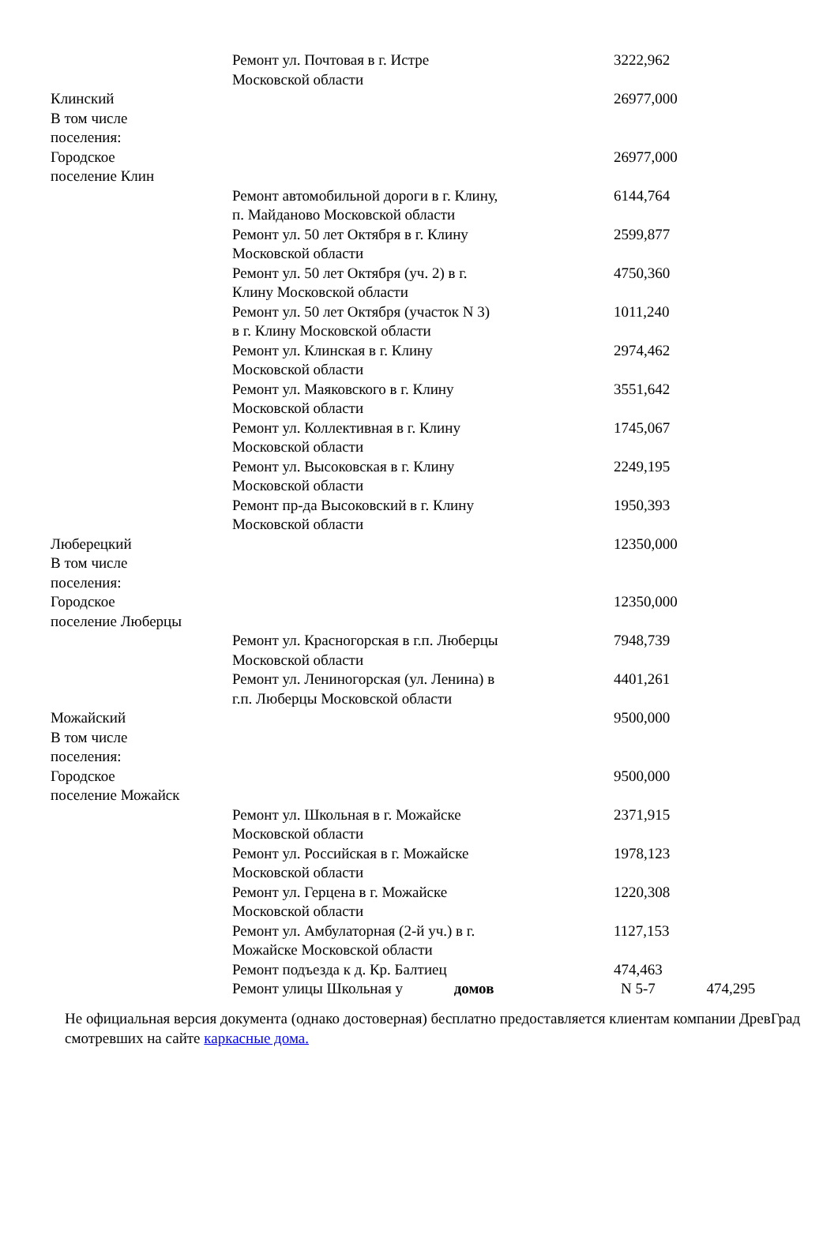| | Ремонт ул. Почтовая в г. Истре Московской области | 3222,962 |
| Клинский В том числе поселения: | | 26977,000 |
| Городское поселение Клин | | 26977,000 |
| | Ремонт автомобильной дороги в г. Клину, п. Майданово Московской области | 6144,764 |
| | Ремонт ул. 50 лет Октября в г. Клину Московской области | 2599,877 |
| | Ремонт ул. 50 лет Октября (уч. 2) в г. Клину Московской области | 4750,360 |
| | Ремонт ул. 50 лет Октября (участок N 3) в г. Клину Московской области | 1011,240 |
| | Ремонт ул. Клинская в г. Клину Московской области | 2974,462 |
| | Ремонт ул. Маяковского в г. Клину Московской области | 3551,642 |
| | Ремонт ул. Коллективная в г. Клину Московской области | 1745,067 |
| | Ремонт ул. Высоковская в г. Клину Московской области | 2249,195 |
| | Ремонт пр-да Высоковский в г. Клину Московской области | 1950,393 |
| Люберецкий В том числе поселения: | | 12350,000 |
| Городское поселение Люберцы | | 12350,000 |
| | Ремонт ул. Красногорская в г.п. Люберцы Московской области | 7948,739 |
| | Ремонт ул. Лениногорская (ул. Ленина) в г.п. Люберцы Московской области | 4401,261 |
| Можайский В том числе поселения: | | 9500,000 |
| Городское поселение Можайск | | 9500,000 |
| | Ремонт ул. Школьная в г. Можайске Московской области | 2371,915 |
| | Ремонт ул. Российская в г. Можайске Московской области | 1978,123 |
| | Ремонт ул. Герцена в г. Можайске Московской области | 1220,308 |
| | Ремонт ул. Амбулаторная (2-й уч.) в г. Можайске Московской области | 1127,153 |
| | Ремонт подъезда к д. Кр. Балтиец | 474,463 |
| | Ремонт улицы Школьная у домов | N 5-7 474,295 |
Не официальная версия документа (однако достоверная) бесплатно предоставляется клиентам компании ДревГрад смотревших на сайте каркасные дома.